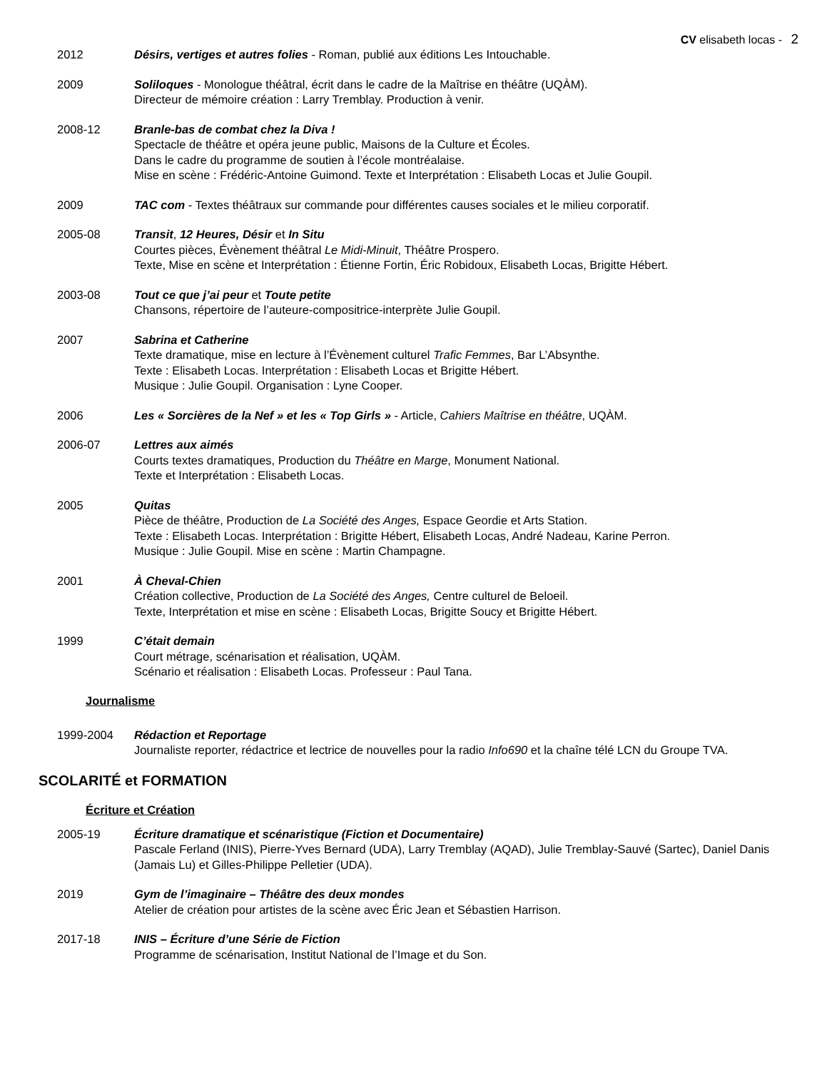CV elisabeth locas - 2
2012 Désirs, vertiges et autres folies - Roman, publié aux éditions Les Intouchable.
2009 Soliloques - Monologue théâtral, écrit dans le cadre de la Maîtrise en théâtre (UQÀM).
Directeur de mémoire création : Larry Tremblay. Production à venir.
2008-12 Branle-bas de combat chez la Diva !
Spectacle de théâtre et opéra jeune public, Maisons de la Culture et Écoles.
Dans le cadre du programme de soutien à l’école montréalaise.
Mise en scène : Frédéric-Antoine Guimond. Texte et Interprétation : Elisabeth Locas et Julie Goupil.
2009 TAC com - Textes théâtraux sur commande pour différentes causes sociales et le milieu corporatif.
2005-08 Transit, 12 Heures, Désir et In Situ
Courtes pièces, Évènement théâtral Le Midi-Minuit, Théâtre Prospero.
Texte, Mise en scène et Interprétation : Étienne Fortin, Éric Robidoux, Elisabeth Locas, Brigitte Hébert.
2003-08 Tout ce que j’ai peur et Toute petite
Chansons, répertoire de l’auteure-compositrice-interprète Julie Goupil.
2007 Sabrina et Catherine
Texte dramatique, mise en lecture à l’Évènement culturel Trafic Femmes, Bar L’Absynthe.
Texte : Elisabeth Locas. Interprétation : Elisabeth Locas et Brigitte Hébert.
Musique : Julie Goupil. Organisation : Lyne Cooper.
2006 Les « Sorcières de la Nef » et les « Top Girls » - Article, Cahiers Maîtrise en théâtre, UQÀM.
2006-07 Lettres aux aimés
Courts textes dramatiques, Production du Théâtre en Marge, Monument National.
Texte et Interprétation : Elisabeth Locas.
2005 Quitas
Pièce de théâtre, Production de La Société des Anges, Espace Geordie et Arts Station.
Texte : Elisabeth Locas. Interprétation : Brigitte Hébert, Elisabeth Locas, André Nadeau, Karine Perron.
Musique : Julie Goupil. Mise en scène : Martin Champagne.
2001 À Cheval-Chien
Création collective, Production de La Société des Anges, Centre culturel de Beloeil.
Texte, Interprétation et mise en scène : Elisabeth Locas, Brigitte Soucy et Brigitte Hébert.
1999 C’était demain
Court métrage, scénarisation et réalisation, UQÀM.
Scénario et réalisation : Elisabeth Locas. Professeur : Paul Tana.
Journalisme
1999-2004 Rédaction et Reportage
Journaliste reporter, rédactrice et lectrice de nouvelles pour la radio Info690 et la chaîne télé LCN du Groupe TVA.
SCOLARITÉ et FORMATION
Écriture et Création
2005-19 Écriture dramatique et scénaristique (Fiction et Documentaire)
Pascale Ferland (INIS), Pierre-Yves Bernard (UDA), Larry Tremblay (AQAD), Julie Tremblay-Sauvé (Sartec), Daniel Danis (Jamais Lu) et Gilles-Philippe Pelletier (UDA).
2019 Gym de l’imaginaire – Théâtre des deux mondes
Atelier de création pour artistes de la scène avec Éric Jean et Sébastien Harrison.
2017-18 INIS – Écriture d’une Série de Fiction
Programme de scénarisation, Institut National de l’Image et du Son.